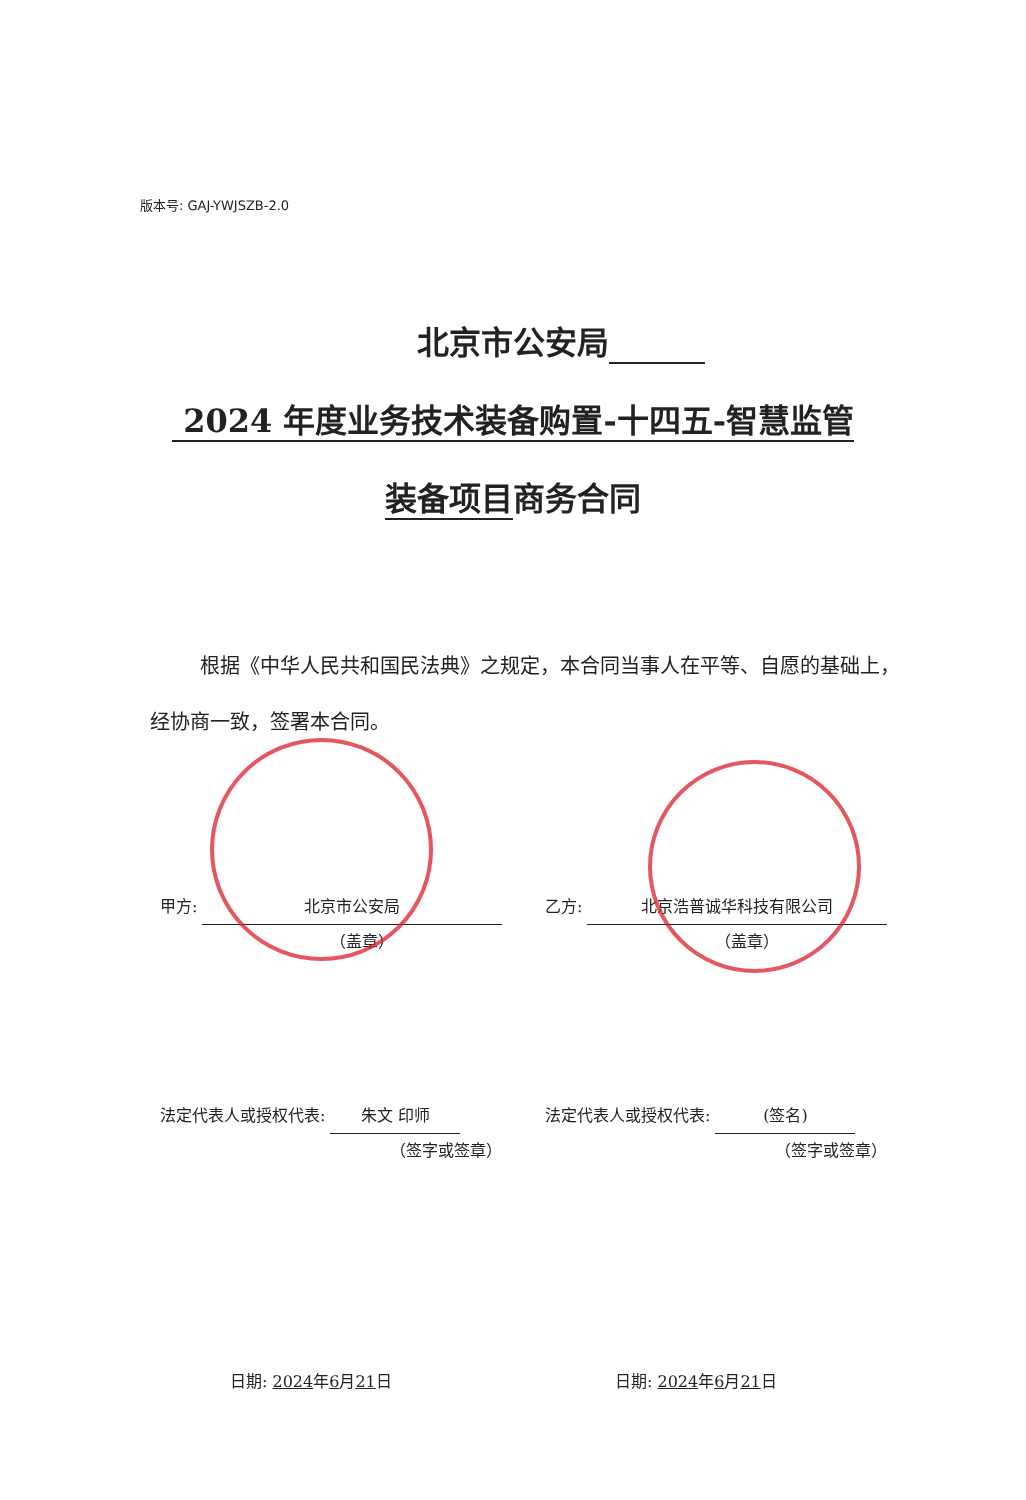版本号: GAJ-YWJSZB-2.0
北京市公安局　　　
2024 年度业务技术装备购置-十四五-智慧监管
装备项目商务合同
根据《中华人民共和国民法典》之规定，本合同当事人在平等、自愿的基础上，经协商一致，签署本合同。
甲方: 北京市公安局
（盖章）
乙方: 北京浩普诚华科技有限公司
（盖章）
法定代表人或授权代表: 朱文 印师
（签字或签章）
法定代表人或授权代表: (签名)
（签字或签章）
日期: 2024年6月21日 日期: 2024年6月21日